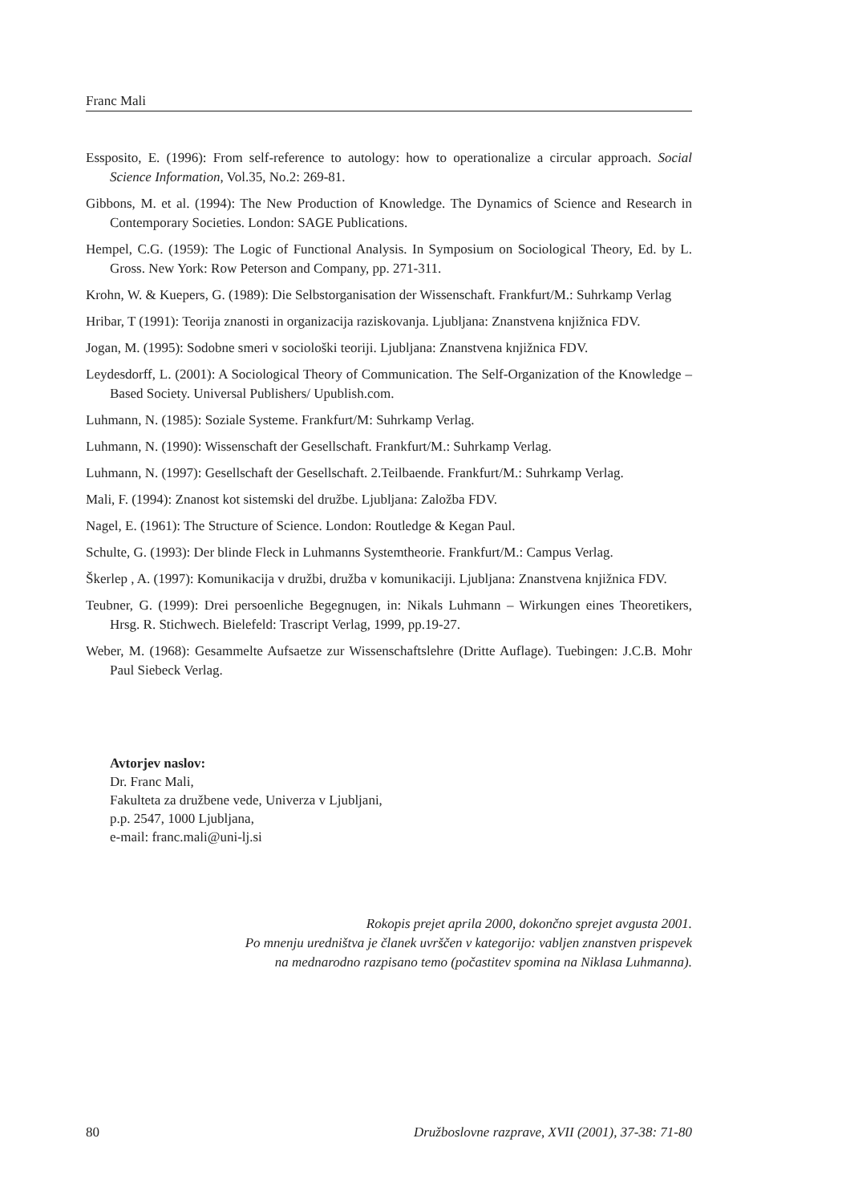Franc Mali
Essposito, E. (1996): From self-reference to autology: how to operationalize a circular approach. Social Science Information, Vol.35, No.2: 269-81.
Gibbons, M. et al. (1994): The New Production of Knowledge. The Dynamics of Science and Research in Contemporary Societies. London: SAGE Publications.
Hempel, C.G. (1959): The Logic of Functional Analysis. In Symposium on Sociological Theory, Ed. by L. Gross. New York: Row Peterson and Company, pp. 271-311.
Krohn, W. & Kuepers, G. (1989): Die Selbstorganisation der Wissenschaft. Frankfurt/M.: Suhrkamp Verlag
Hribar, T (1991): Teorija znanosti in organizacija raziskovanja. Ljubljana: Znanstvena knjižnica FDV.
Jogan, M. (1995): Sodobne smeri v sociološki teoriji. Ljubljana: Znanstvena knjižnica FDV.
Leydesdorff, L. (2001): A Sociological Theory of Communication. The Self-Organization of the Knowledge –Based Society. Universal Publishers/ Upublish.com.
Luhmann, N. (1985): Soziale Systeme. Frankfurt/M: Suhrkamp Verlag.
Luhmann, N. (1990): Wissenschaft der Gesellschaft. Frankfurt/M.: Suhrkamp Verlag.
Luhmann, N. (1997): Gesellschaft der Gesellschaft. 2.Teilbaende. Frankfurt/M.: Suhrkamp Verlag.
Mali, F. (1994): Znanost kot sistemski del družbe. Ljubljana: Založba FDV.
Nagel, E. (1961): The Structure of Science. London: Routledge & Kegan Paul.
Schulte, G. (1993): Der blinde Fleck in Luhmanns Systemtheorie. Frankfurt/M.: Campus Verlag.
Škerlep , A. (1997): Komunikacija v družbi, družba v komunikaciji. Ljubljana: Znanstvena knjižnica FDV.
Teubner, G. (1999): Drei persoenliche Begegnugen, in: Nikals Luhmann – Wirkungen eines Theoretikers, Hrsg. R. Stichwech. Bielefeld: Trascript Verlag, 1999, pp.19-27.
Weber, M. (1968): Gesammelte Aufsaetze zur Wissenschaftslehre (Dritte Auflage). Tuebingen: J.C.B. Mohr Paul Siebeck Verlag.
Avtorjev naslov:
Dr. Franc Mali,
Fakulteta za družbene vede, Univerza v Ljubljani,
p.p. 2547, 1000 Ljubljana,
e-mail: franc.mali@uni-lj.si
Rokopis prejet aprila 2000, dokončno sprejet avgusta 2001.
Po mnenju uredništva je članek uvrščen v kategorijo: vabljen znanstven prispevek
na mednarodno razpisano temo (počastitev spomina na Niklasa Luhmanna).
80 Družboslovne razprave, XVII (2001), 37-38: 71-80